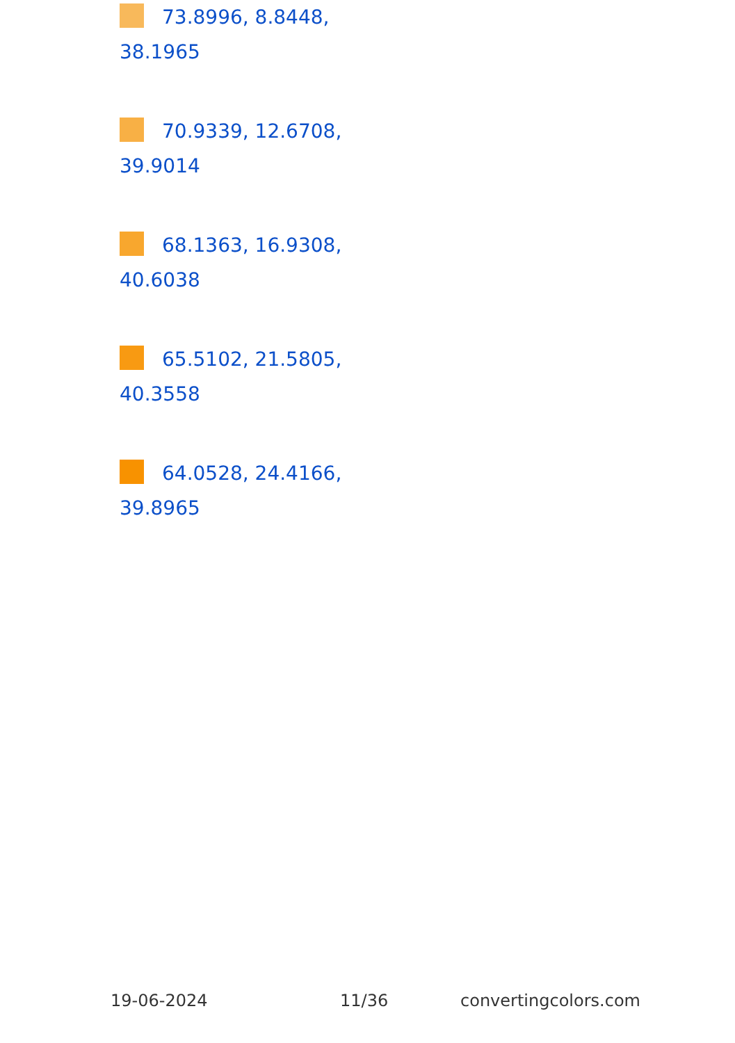73.8996, 8.8448, 38.1965
70.9339, 12.6708, 39.9014
68.1363, 16.9308, 40.6038
65.5102, 21.5805, 40.3558
64.0528, 24.4166, 39.8965
19-06-2024 11/36 convertingcolors.com